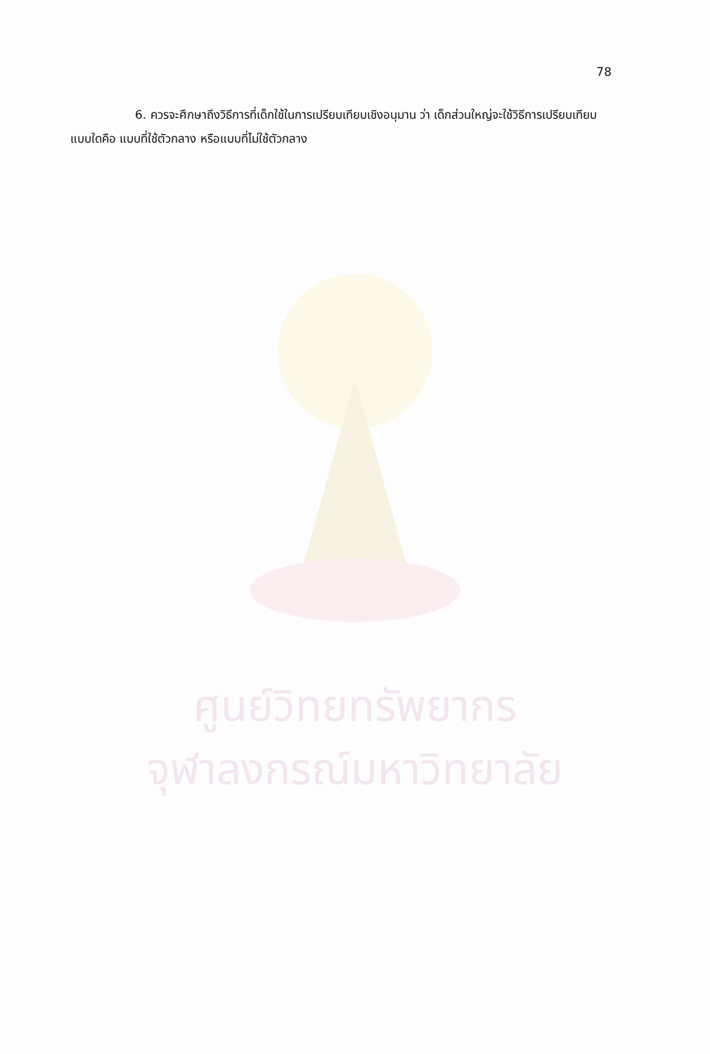78
6. ควรจะศึกษาถึงวิธีการที่เด็กใช้ในการเปรียบเทียบเชิงอนุมาน ว่า เด็กส่วนใหญ่จะใช้วิธีการเปรียบเทียบแบบใดคือ แบบที่ใช้ตัวกลาง หรือแบบที่ไม่ใช้ตัวกลาง
ศูนย์วิทยทรัพยากร
จุฬาลงกรณ์มหาวิทยาลัย